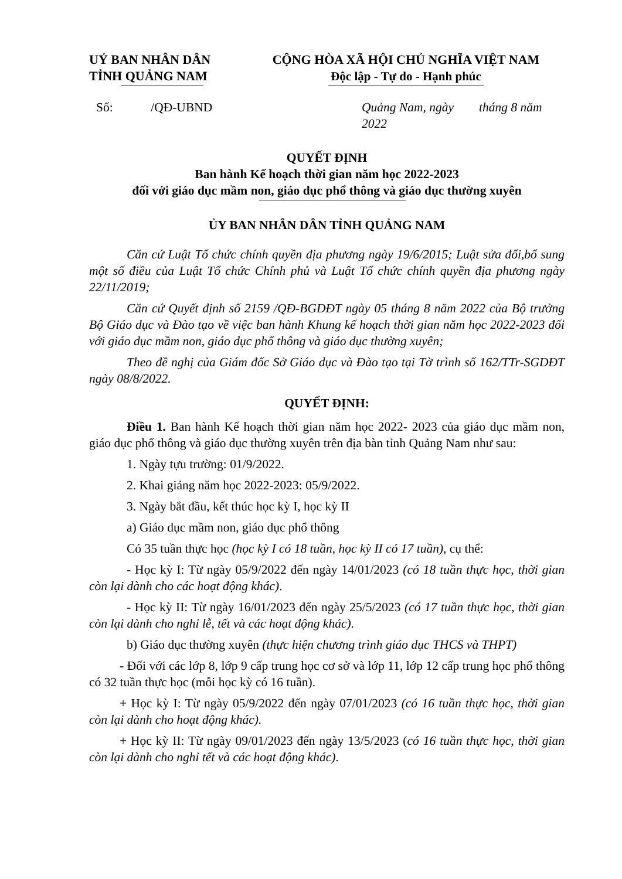UỶ BAN NHÂN DÂN
TỈNH QUẢNG NAM
CỘNG HÒA XÃ HỘI CHỦ NGHĨA VIỆT NAM
Độc lập - Tự do - Hạnh phúc
Số: /QĐ-UBND Quảng Nam, ngày tháng 8 năm 2022
QUYẾT ĐỊNH
Ban hành Kế hoạch thời gian năm học 2022-2023
đối với giáo dục mầm non, giáo dục phổ thông và giáo dục thường xuyên
ỦY BAN NHÂN DÂN TỈNH QUẢNG NAM
Căn cứ Luật Tổ chức chính quyền địa phương ngày 19/6/2015; Luật sửa đổi,bổ sung một số điều của Luật Tổ chức Chính phủ và Luật Tổ chức chính quyền địa phương ngày 22/11/2019;
Căn cứ Quyết định số 2159 /QĐ-BGDĐT ngày 05 tháng 8 năm 2022 của Bộ trưởng Bộ Giáo dục và Đào tạo về việc ban hành Khung kế hoạch thời gian năm học 2022-2023 đối với giáo dục mầm non, giáo dục phổ thông và giáo dục thường xuyên;
Theo đề nghị của Giám đốc Sở Giáo dục và Đào tạo tại Tờ trình số 162/TTr-SGDĐT ngày 08/8/2022.
QUYẾT ĐỊNH:
Điều 1. Ban hành Kế hoạch thời gian năm học 2022- 2023 của giáo dục mầm non, giáo dục phổ thông và giáo dục thường xuyên trên địa bàn tỉnh Quảng Nam như sau:
1. Ngày tựu trường: 01/9/2022.
2. Khai giảng năm học 2022-2023: 05/9/2022.
3. Ngày bắt đầu, kết thúc học kỳ I, học kỳ II
a) Giáo dục mầm non, giáo dục phổ thông
Có 35 tuần thực học (học kỳ I có 18 tuần, học kỳ II có 17 tuần), cụ thể:
- Học kỳ I: Từ ngày 05/9/2022 đến ngày 14/01/2023 (có 18 tuần thực học, thời gian còn lại dành cho các hoạt động khác).
- Học kỳ II: Từ ngày 16/01/2023 đến ngày 25/5/2023 (có 17 tuần thực học, thời gian còn lại dành cho nghỉ lễ, tết và các hoạt động khác).
b) Giáo dục thường xuyên (thực hiện chương trình giáo dục THCS và THPT)
- Đối với các lớp 8, lớp 9 cấp trung học cơ sở và lớp 11, lớp 12 cấp trung học phổ thông có 32 tuần thực học (mỗi học kỳ có 16 tuần).
+ Học kỳ I: Từ ngày 05/9/2022 đến ngày 07/01/2023 (có 16 tuần thực học, thời gian còn lại dành cho hoạt động khác).
+ Học kỳ II: Từ ngày 09/01/2023 đến ngày 13/5/2023 (có 16 tuần thực học, thời gian còn lại dành cho nghỉ tết và các hoạt động khác).